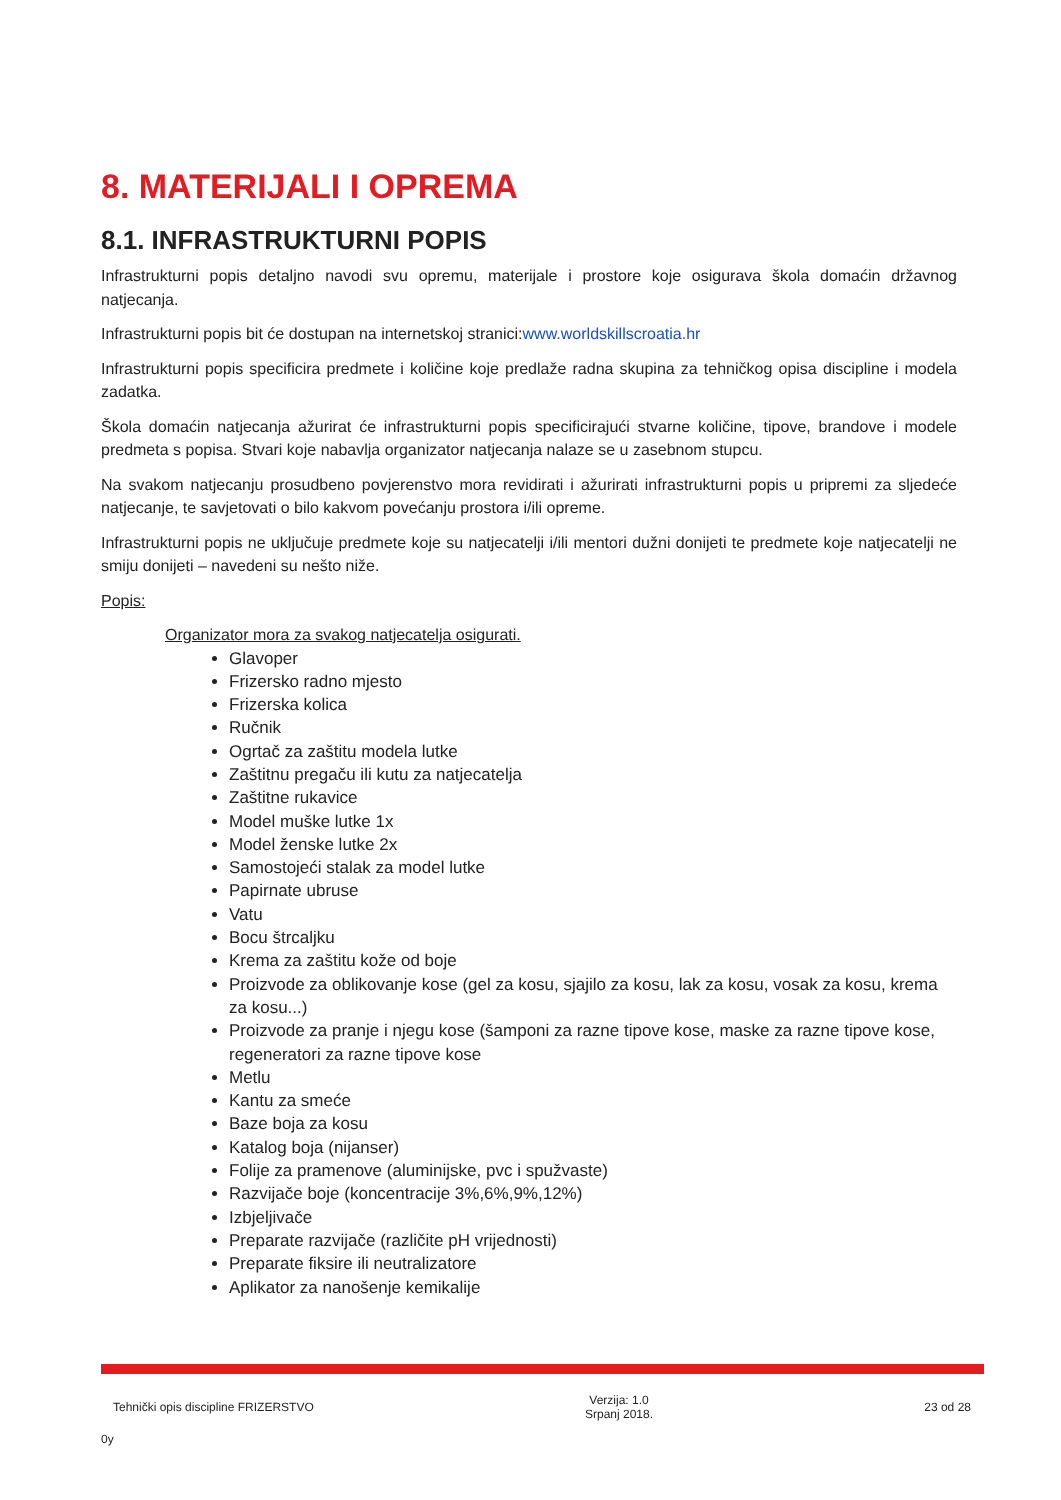8. MATERIJALI I OPREMA
8.1. INFRASTRUKTURNI POPIS
Infrastrukturni popis detaljno navodi svu opremu, materijale i prostore koje osigurava škola domaćin državnog natjecanja.
Infrastrukturni popis bit će dostupan na internetskoj stranici:www.worldskillscroatia.hr
Infrastrukturni popis specificira predmete i količine koje predlaže radna skupina za tehničkog opisa discipline i modela zadatka.
Škola domaćin natjecanja ažurirat će infrastrukturni popis specificirajući stvarne količine, tipove, brandove i modele predmeta s popisa. Stvari koje nabavlja organizator natjecanja nalaze se u zasebnom stupcu.
Na svakom natjecanju prosudbeno povjerenstvo mora revidirati i ažurirati infrastrukturni popis u pripremi za sljedeće natjecanje, te savjetovati o bilo kakvom povećanju prostora i/ili opreme.
Infrastrukturni popis ne uključuje predmete koje su natjecatelji i/ili mentori dužni donijeti te predmete koje natjecatelji ne smiju donijeti – navedeni su nešto niže.
Popis:
Organizator mora za svakog natjecatelja osigurati.
Glavoper
Frizersko radno mjesto
Frizerska kolica
Ručnik
Ogrtač za zaštitu modela lutke
Zaštitnu pregaču ili kutu za natjecatelja
Zaštitne rukavice
Model muške lutke 1x
Model ženske lutke 2x
Samostojeći stalak za model lutke
Papirnate ubruse
Vatu
Bocu štrcaljku
Krema za zaštitu kože od boje
Proizvode za oblikovanje kose (gel za kosu, sjajilo za kosu, lak za kosu, vosak za kosu, krema za kosu...)
Proizvode za pranje i njegu kose (šamponi za razne tipove kose, maske za razne tipove kose, regeneratori za razne tipove kose
Metlu
Kantu za smeće
Baze boja za kosu
Katalog boja (nijanser)
Folije za pramenove (aluminijske, pvc i spužvaste)
Razvijače boje (koncentracije 3%,6%,9%,12%)
Izbjeljivače
Preparate razvijače (različite pH vrijednosti)
Preparate fiksire ili neutralizatore
Aplikator za nanošenje kemikalije
Tehnički opis discipline FRIZERSTVO Verzija: 1.0
Srpanj 2018. 23 od 28
0y